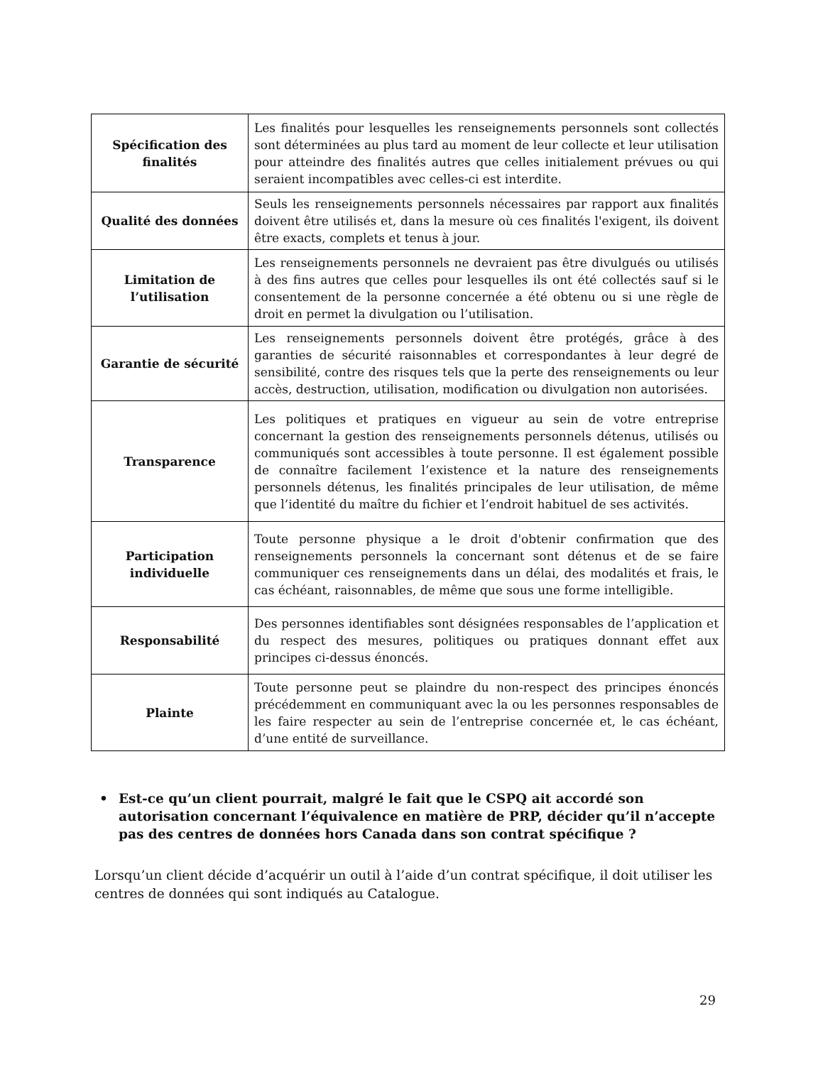| Spécification des finalités | Les finalités pour lesquelles les renseignements personnels sont collectés sont déterminées au plus tard au moment de leur collecte et leur utilisation pour atteindre des finalités autres que celles initialement prévues ou qui seraient incompatibles avec celles-ci est interdite. |
| Qualité des données | Seuls les renseignements personnels nécessaires par rapport aux finalités doivent être utilisés et, dans la mesure où ces finalités l'exigent, ils doivent être exacts, complets et tenus à jour. |
| Limitation de l’utilisation | Les renseignements personnels ne devraient pas être divulgués ou utilisés à des fins autres que celles pour lesquelles ils ont été collectés sauf si le consentement de la personne concernée a été obtenu ou si une règle de droit en permet la divulgation ou l’utilisation. |
| Garantie de sécurité | Les renseignements personnels doivent être protégés, grâce à des garanties de sécurité raisonnables et correspondantes à leur degré de sensibilité, contre des risques tels que la perte des renseignements ou leur accès, destruction, utilisation, modification ou divulgation non autorisées. |
| Transparence | Les politiques et pratiques en vigueur au sein de votre entreprise concernant la gestion des renseignements personnels détenus, utilisés ou communiqués sont accessibles à toute personne. Il est également possible de connaître facilement l’existence et la nature des renseignements personnels détenus, les finalités principales de leur utilisation, de même que l’identité du maître du fichier et l’endroit habituel de ses activités. |
| Participation individuelle | Toute personne physique a le droit d'obtenir confirmation que des renseignements personnels la concernant sont détenus et de se faire communiquer ces renseignements dans un délai, des modalités et frais, le cas échéant, raisonnables, de même que sous une forme intelligible. |
| Responsabilité | Des personnes identifiables sont désignées responsables de l’application et du respect des mesures, politiques ou pratiques donnant effet aux principes ci-dessus énoncés. |
| Plainte | Toute personne peut se plaindre du non-respect des principes énoncés précédemment en communiquant avec la ou les personnes responsables de les faire respecter au sein de l’entreprise concernée et, le cas échéant, d’une entité de surveillance. |
• Est-ce qu’un client pourrait, malgré le fait que le CSPQ ait accordé son autorisation concernant l’équivalence en matière de PRP, décider qu’il n’accepte pas des centres de données hors Canada dans son contrat spécifique ?
Lorsqu’un client décide d’acquérir un outil à l’aide d’un contrat spécifique, il doit utiliser les centres de données qui sont indiqués au Catalogue.
29